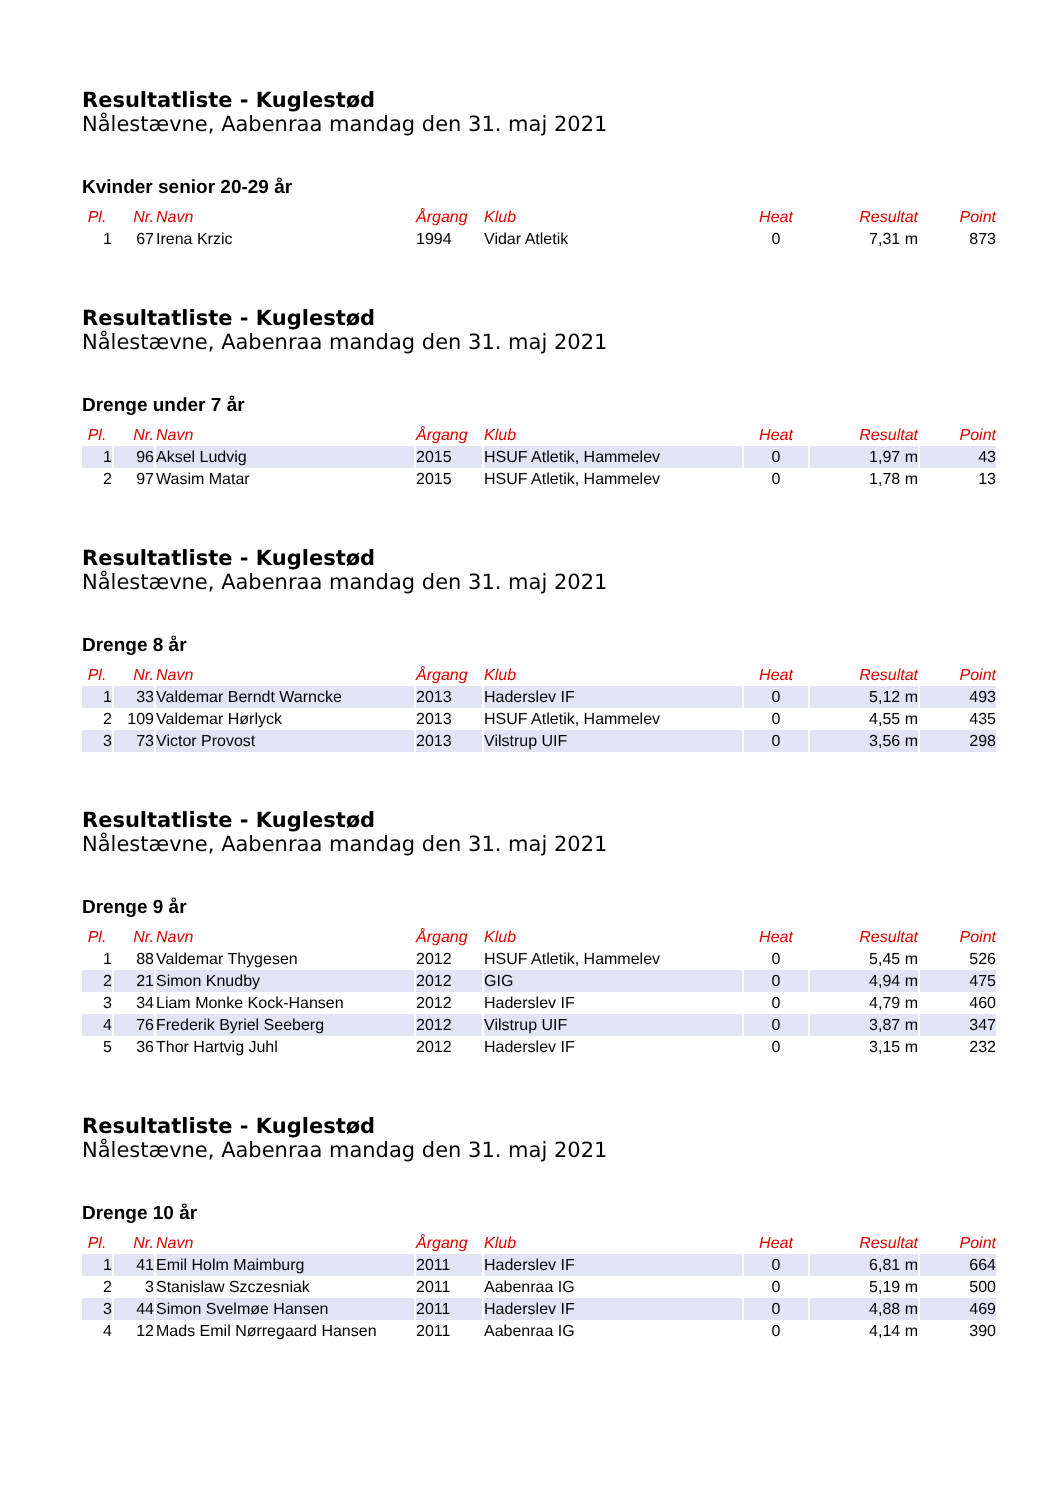Resultatliste - Kuglestød
Nålestævne, Aabenraa mandag den 31. maj 2021
Kvinder senior 20-29 år
| Pl. | Nr. | Navn | Årgang | Klub | Heat | Resultat | Point |
| --- | --- | --- | --- | --- | --- | --- | --- |
| 1 | 67 | Irena Krzic | 1994 | Vidar Atletik | 0 | 7,31 m | 873 |
Resultatliste - Kuglestød
Nålestævne, Aabenraa mandag den 31. maj 2021
Drenge under 7 år
| Pl. | Nr. | Navn | Årgang | Klub | Heat | Resultat | Point |
| --- | --- | --- | --- | --- | --- | --- | --- |
| 1 | 96 | Aksel Ludvig | 2015 | HSUF Atletik, Hammelev | 0 | 1,97 m | 43 |
| 2 | 97 | Wasim Matar | 2015 | HSUF Atletik, Hammelev | 0 | 1,78 m | 13 |
Resultatliste - Kuglestød
Nålestævne, Aabenraa mandag den 31. maj 2021
Drenge 8 år
| Pl. | Nr. | Navn | Årgang | Klub | Heat | Resultat | Point |
| --- | --- | --- | --- | --- | --- | --- | --- |
| 1 | 33 | Valdemar Berndt Warncke | 2013 | Haderslev IF | 0 | 5,12 m | 493 |
| 2 | 109 | Valdemar Hørlyck | 2013 | HSUF Atletik, Hammelev | 0 | 4,55 m | 435 |
| 3 | 73 | Victor Provost | 2013 | Vilstrup UIF | 0 | 3,56 m | 298 |
Resultatliste - Kuglestød
Nålestævne, Aabenraa mandag den 31. maj 2021
Drenge 9 år
| Pl. | Nr. | Navn | Årgang | Klub | Heat | Resultat | Point |
| --- | --- | --- | --- | --- | --- | --- | --- |
| 1 | 88 | Valdemar Thygesen | 2012 | HSUF Atletik, Hammelev | 0 | 5,45 m | 526 |
| 2 | 21 | Simon Knudby | 2012 | GIG | 0 | 4,94 m | 475 |
| 3 | 34 | Liam Monke Kock-Hansen | 2012 | Haderslev IF | 0 | 4,79 m | 460 |
| 4 | 76 | Frederik Byriel Seeberg | 2012 | Vilstrup UIF | 0 | 3,87 m | 347 |
| 5 | 36 | Thor Hartvig Juhl | 2012 | Haderslev IF | 0 | 3,15 m | 232 |
Resultatliste - Kuglestød
Nålestævne, Aabenraa mandag den 31. maj 2021
Drenge 10 år
| Pl. | Nr. | Navn | Årgang | Klub | Heat | Resultat | Point |
| --- | --- | --- | --- | --- | --- | --- | --- |
| 1 | 41 | Emil Holm Maimburg | 2011 | Haderslev IF | 0 | 6,81 m | 664 |
| 2 | 3 | Stanislaw Szczesniak | 2011 | Aabenraa IG | 0 | 5,19 m | 500 |
| 3 | 44 | Simon Svelmøe Hansen | 2011 | Haderslev IF | 0 | 4,88 m | 469 |
| 4 | 12 | Mads Emil Nørregaard Hansen | 2011 | Aabenraa IG | 0 | 4,14 m | 390 |